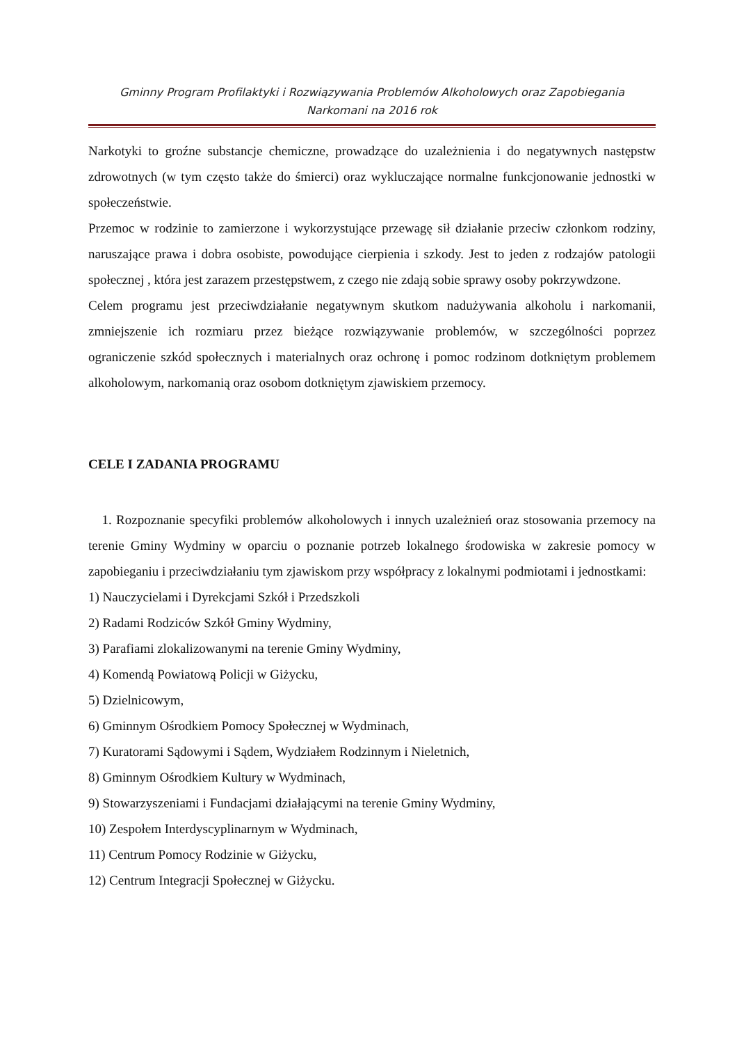Gminny Program Profilaktyki i Rozwiązywania Problemów Alkoholowych oraz Zapobiegania
Narkomani na 2016 rok
Narkotyki to groźne substancje chemiczne, prowadzące do uzależnienia i do negatywnych następstw zdrowotnych (w tym często także do śmierci) oraz wykluczające normalne funkcjonowanie jednostki w społeczeństwie.
Przemoc w rodzinie to zamierzone i wykorzystujące przewagę sił działanie przeciw członkom rodziny, naruszające prawa i dobra osobiste, powodujące cierpienia i szkody. Jest to jeden z rodzajów patologii społecznej , która jest zarazem przestępstwem, z czego nie zdają sobie sprawy osoby pokrzywdzone.
Celem programu jest przeciwdziałanie negatywnym skutkom nadużywania alkoholu i narkomanii, zmniejszenie ich rozmiaru przez bieżące rozwiązywanie problemów, w szczególności poprzez ograniczenie szkód społecznych i materialnych oraz ochronę i pomoc rodzinom dotkniętym problemem alkoholowym, narkomanią oraz osobom dotkniętym zjawiskiem przemocy.
CELE I ZADANIA PROGRAMU
1. Rozpoznanie specyfiki problemów alkoholowych i innych uzależnień oraz stosowania przemocy na terenie Gminy Wydminy w oparciu o poznanie potrzeb lokalnego środowiska w zakresie pomocy w zapobieganiu i przeciwdziałaniu tym zjawiskom przy współpracy z lokalnymi podmiotami i jednostkami:
1) Nauczycielami i Dyrekcjami Szkół i Przedszkoli
2) Radami Rodziców Szkół Gminy Wydminy,
3) Parafiami zlokalizowanymi na terenie Gminy Wydminy,
4) Komendą Powiatową Policji w Giżycku,
5) Dzielnicowym,
6) Gminnym Ośrodkiem Pomocy Społecznej w Wydminach,
7) Kuratorami Sądowymi i Sądem, Wydziałem Rodzinnym i Nieletnich,
8) Gminnym Ośrodkiem Kultury w Wydminach,
9) Stowarzyszeniami i Fundacjami działającymi na terenie Gminy Wydminy,
10) Zespołem Interdyscyplinarnym w Wydminach,
11) Centrum Pomocy Rodzinie w Giżycku,
12) Centrum Integracji Społecznej w Giżycku.